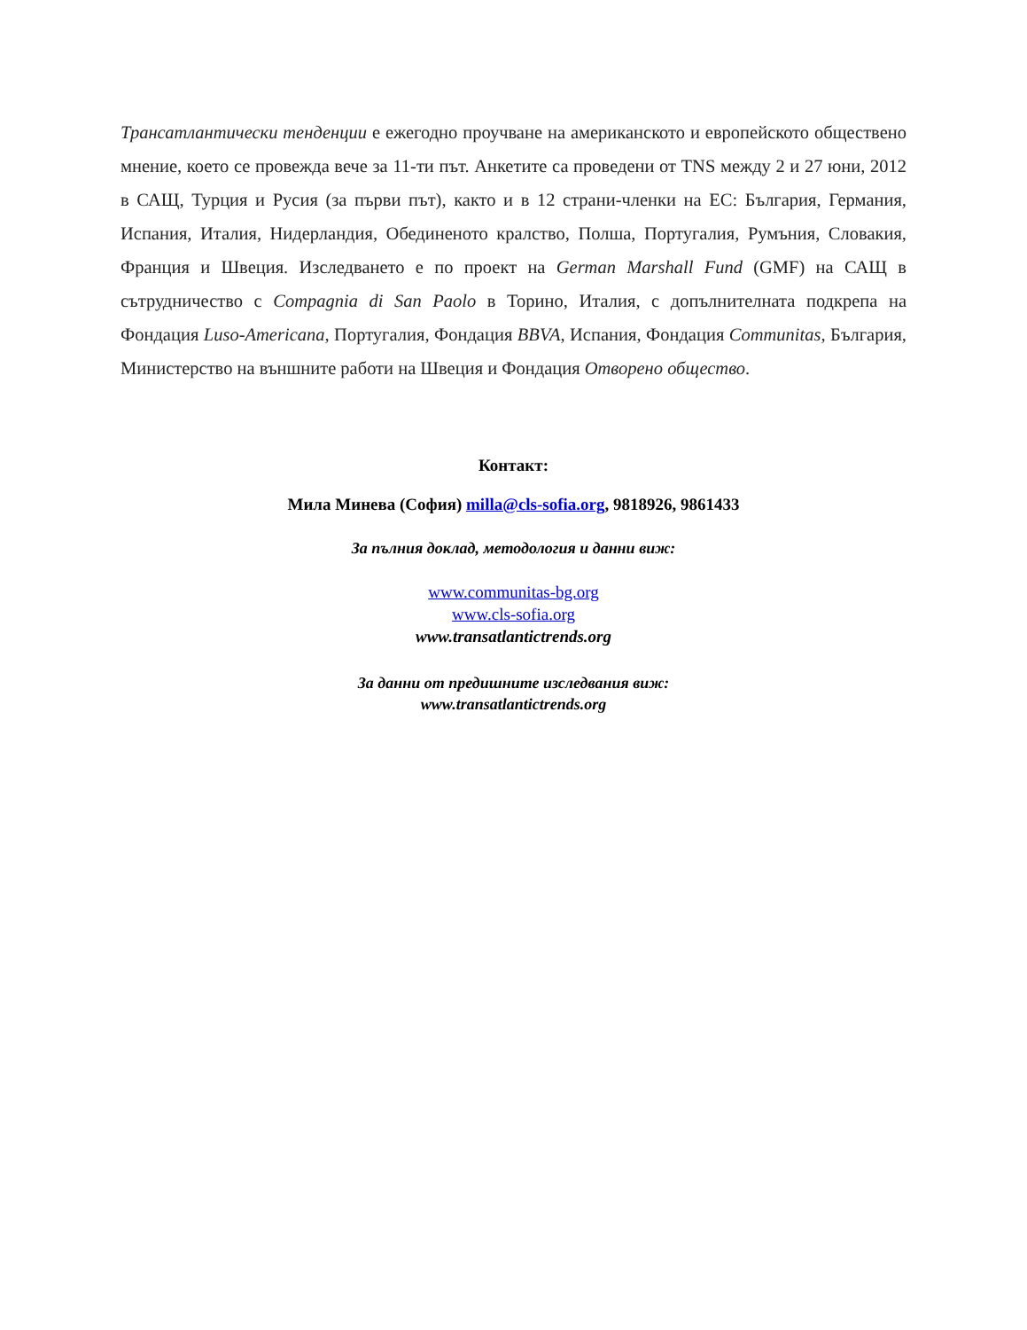Трансатлантически тенденции е ежегодно проучване на американското и европейското обществено мнение, което се провежда вече за 11-ти път. Анкетите са проведени от TNS между 2 и 27 юни, 2012 в САЩ, Турция и Русия (за първи път), както и в 12 страни-членки на ЕС: България, Германия, Испания, Италия, Нидерландия, Обединеното кралство, Полша, Португалия, Румъния, Словакия, Франция и Швеция. Изследването е по проект на German Marshall Fund (GMF) на САЩ в сътрудничество с Compagnia di San Paolo в Торино, Италия, с допълнителната подкрепа на Фондация Luso-Americana, Португалия, Фондация BBVA, Испания, Фондация Communitas, България, Министерство на външните работи на Швеция и Фондация Отворено общество.
Контакт:
Мила Минева (София) milla@cls-sofia.org, 9818926, 9861433
За пълния доклад, методология и данни виж:
www.communitas-bg.org
www.cls-sofia.org
www.transatlantictrends.org
За данни от предишните изследвания виж:
www.transatlantictrends.org